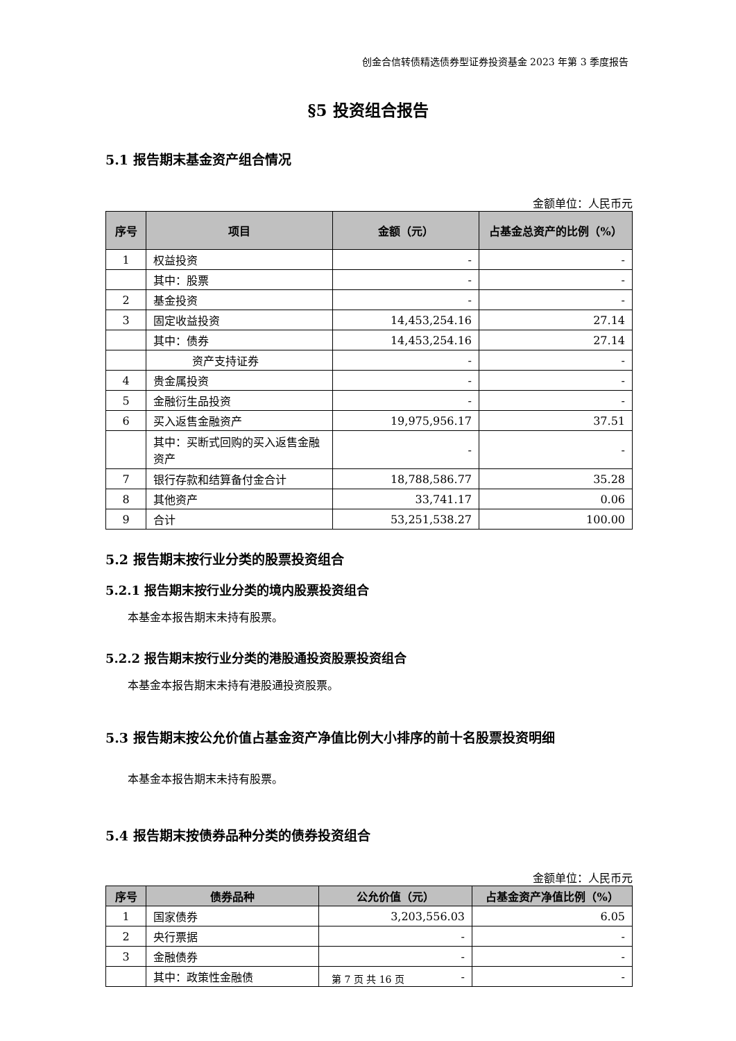创金合信转债精选债券型证券投资基金 2023 年第 3 季度报告
§5 投资组合报告
5.1 报告期末基金资产组合情况
金额单位：人民币元
| 序号 | 项目 | 金额（元） | 占基金总资产的比例（%） |
| --- | --- | --- | --- |
| 1 | 权益投资 | - | - |
| | 其中：股票 | - | - |
| 2 | 基金投资 | - | - |
| 3 | 固定收益投资 | 14,453,254.16 | 27.14 |
| | 其中：债券 | 14,453,254.16 | 27.14 |
| | 资产支持证券 | - | - |
| 4 | 贵金属投资 | - | - |
| 5 | 金融衍生品投资 | - | - |
| 6 | 买入返售金融资产 | 19,975,956.17 | 37.51 |
| | 其中：买断式回购的买入返售金融资产 | - | - |
| 7 | 银行存款和结算备付金合计 | 18,788,586.77 | 35.28 |
| 8 | 其他资产 | 33,741.17 | 0.06 |
| 9 | 合计 | 53,251,538.27 | 100.00 |
5.2 报告期末按行业分类的股票投资组合
5.2.1 报告期末按行业分类的境内股票投资组合
本基金本报告期末未持有股票。
5.2.2 报告期末按行业分类的港股通投资股票投资组合
本基金本报告期末未持有港股通投资股票。
5.3 报告期末按公允价值占基金资产净值比例大小排序的前十名股票投资明细
本基金本报告期末未持有股票。
5.4 报告期末按债券品种分类的债券投资组合
金额单位：人民币元
| 序号 | 债券品种 | 公允价值（元） | 占基金资产净值比例（%） |
| --- | --- | --- | --- |
| 1 | 国家债券 | 3,203,556.03 | 6.05 |
| 2 | 央行票据 | - | - |
| 3 | 金融债券 | - | - |
| | 其中：政策性金融债 | - | - |
第 7 页 共 16 页